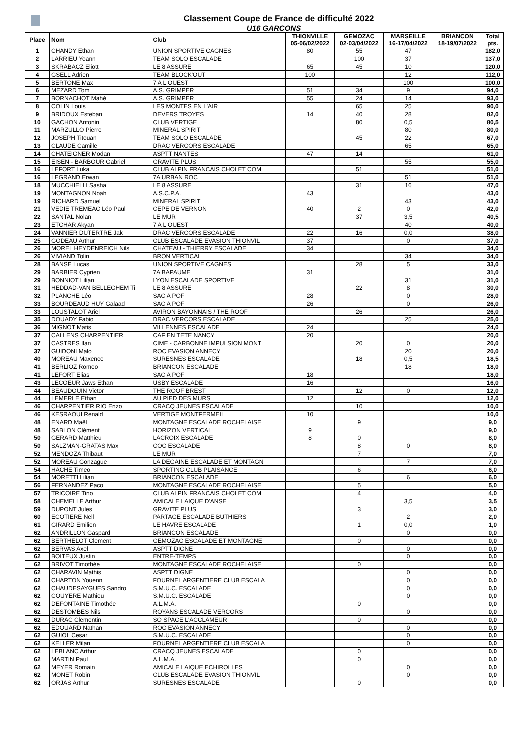Classement Coupe de France de difficulté 2022
U16 GARCONS
| Place | Nom | Club | THIONVILLE 05-06/02/2022 | GEMOZAC 02-03/04/2022 | MARSEILLE 16-17/04/2022 | BRIANCON 18-19/07/2022 | Total pts. |
| --- | --- | --- | --- | --- | --- | --- | --- |
| 1 | CHANDY Ethan | UNION SPORTIVE CAGNES | 80 | 55 | 47 | | 182,0 |
| 2 | LARRIEU Yoann | TEAM SOLO ESCALADE | | 100 | 37 | | 137,0 |
| 3 | SKRABACZ Eliott | LE 8 ASSURE | 65 | 45 | 10 | | 120,0 |
| 4 | GSELL Adrien | TEAM BLOCK'OUT | 100 | | 12 | | 112,0 |
| 5 | BERTONE Max | 7 A L OUEST | | | 100 | | 100,0 |
| 6 | MEZARD Tom | A.S. GRIMPER | 51 | 34 | 9 | | 94,0 |
| 7 | BORNACHOT Mahé | A.S. GRIMPER | 55 | 24 | 14 | | 93,0 |
| 8 | COLIN Louis | LES MONTES EN L'AIR | | 65 | 25 | | 90,0 |
| 9 | BRIDOUX Esteban | DEVERS TROYES | 14 | 40 | 28 | | 82,0 |
| 10 | GACHON Antonin | CLUB VERTIGE | | 80 | 0,5 | | 80,5 |
| 11 | MARZULLO Pierre | MINERAL SPIRIT | | | 80 | | 80,0 |
| 12 | JOSEPH Titouan | TEAM SOLO ESCALADE | | 45 | 22 | | 67,0 |
| 13 | CLAUDE Camille | DRAC VERCORS ESCALADE | | | 65 | | 65,0 |
| 14 | CHATEIGNER Modan | ASPTT NANTES | 47 | 14 | | | 61,0 |
| 15 | EISEN - BARBOUR Gabriel | GRAVITE PLUS | | | 55 | | 55,0 |
| 16 | LEFORT Luka | CLUB ALPIN FRANCAIS CHOLET COM | | 51 | | | 51,0 |
| 16 | LEGRAND Erwan | 7A URBAN ROC | | | 51 | | 51,0 |
| 18 | MUCCHIELLI Sasha | LE 8 ASSURE | | 31 | 16 | | 47,0 |
| 19 | MONTAGNON Noah | A.S.C.P.A. | 43 | | | | 43,0 |
| 19 | RICHARD Samuel | MINERAL SPIRIT | | | 43 | | 43,0 |
| 21 | VEDIE TREMEAC Léo Paul | CEPE DE VERNON | 40 | 2 | 0 | | 42,0 |
| 22 | SANTAL Nolan | LE MUR | | 37 | 3,5 | | 40,5 |
| 23 | ETCHAR Akyan | 7 A L OUEST | | | 40 | | 40,0 |
| 24 | VANNIER DUTERTRE Jak | DRAC VERCORS ESCALADE | 22 | 16 | 0,0 | | 38,0 |
| 25 | GODEAU Arthur | CLUB ESCALADE EVASION THIONVIL | 37 | | 0 | | 37,0 |
| 26 | MOREL HEYDENREICH Nils | CHATEAU - THIERRY ESCALADE | 34 | | | | 34,0 |
| 26 | VIVIAND Tolin | BRON VERTICAL | | | 34 | | 34,0 |
| 28 | BANSE Lucas | UNION SPORTIVE CAGNES | | 28 | 5 | | 33,0 |
| 29 | BARBIER Cyprien | 7A BAPAUME | 31 | | | | 31,0 |
| 29 | BONNIOT Lilian | LYON ESCALADE SPORTIVE | | | 31 | | 31,0 |
| 31 | HEDDAD-VAN BELLEGHEM Ti | LE 8 ASSURE | | 22 | 8 | | 30,0 |
| 32 | PLANCHE Léo | SAC A POF | 28 | | 0 | | 28,0 |
| 33 | BOURDEAUD HUY Galaad | SAC A POF | 26 | | 0 | | 26,0 |
| 33 | LOUSTALOT Ariel | AVIRON BAYONNAIS / THE ROOF | | 26 | | | 26,0 |
| 35 | DOUADY Fabio | DRAC VERCORS ESCALADE | | | 25 | | 25,0 |
| 36 | MIGNOT Matis | VILLENNES ESCALADE | 24 | | | | 24,0 |
| 37 | CALLENS CHARPENTIER | CAF EN TETE NANCY | 20 | | | | 20,0 |
| 37 | CASTRES Ilan | CIME - CARBONNE IMPULSION MONT | | 20 | 0 | | 20,0 |
| 37 | GUIDONI Malo | ROC EVASION ANNECY | | | 20 | | 20,0 |
| 40 | MOREAU Maxence | SURESNES ESCALADE | | 18 | 0,5 | | 18,5 |
| 41 | BERLIOZ Romeo | BRIANCON ESCALADE | | | 18 | | 18,0 |
| 41 | LEFORT Elias | SAC A POF | 18 | | | | 18,0 |
| 43 | LECOEUR Jaws Ethan | USBY ESCALADE | 16 | | | | 16,0 |
| 44 | BEAUDOUIN Victor | THE ROOF BREST | | 12 | 0 | | 12,0 |
| 44 | LEMERLE Ethan | AU PIED DES MURS | 12 | | | | 12,0 |
| 46 | CHARPENTIER RIO Enzo | CRACQ JEUNES ESCALADE | | 10 | | | 10,0 |
| 46 | KESRAOUI Renald | VERTIGE MONTFERMEIL | 10 | | | | 10,0 |
| 48 | ENARD Maël | MONTAGNE ESCALADE ROCHELAISE | | 9 | | | 9,0 |
| 48 | SABLON Clément | HORIZON VERTICAL | 9 | | | | 9,0 |
| 50 | GERARD Matthieu | LACROIX ESCALADE | 8 | 0 | | | 8,0 |
| 50 | SALZMAN-GRATAS Max | COC ESCALADE | | 8 | 0 | | 8,0 |
| 52 | MENDOZA Thibaut | LE MUR | | 7 | | | 7,0 |
| 52 | MOREAU Gonzague | LA DEGAINE ESCALADE ET MONTAGN | | | 7 | | 7,0 |
| 54 | HACHE Timeo | SPORTING CLUB PLAISANCE | | 6 | | | 6,0 |
| 54 | MORETTI Lilian | BRIANCON ESCALADE | | | 6 | | 6,0 |
| 56 | FERNANDEZ Paco | MONTAGNE ESCALADE ROCHELAISE | | 5 | | | 5,0 |
| 57 | TRICOIRE Tino | CLUB ALPIN FRANCAIS CHOLET COM | | 4 | | | 4,0 |
| 58 | CHEMELLE Arthur | AMICALE LAIQUE D'ANSE | | | 3,5 | | 3,5 |
| 59 | DUPONT Jules | GRAVITE PLUS | | 3 | | | 3,0 |
| 60 | ECOTIERE Nell | PARTAGE ESCALADE BUTHIERS | | | 2 | | 2,0 |
| 61 | GIRARD Emilien | LE HAVRE ESCALADE | | 1 | 0,0 | | 1,0 |
| 62 | ANDRILLON Gaspard | BRIANCON ESCALADE | | | 0 | | 0,0 |
| 62 | BERTHELOT Clement | GEMOZAC ESCALADE ET MONTAGNE | | 0 | | | 0,0 |
| 62 | BERVAS Axel | ASPTT DIGNE | | | 0 | | 0,0 |
| 62 | BOITEUX Justin | ENTRE-TEMPS | | | 0 | | 0,0 |
| 62 | BRIVOT Timothée | MONTAGNE ESCALADE ROCHELAISE | | 0 | | | 0,0 |
| 62 | CHARAVIN Mathis | ASPTT DIGNE | | | 0 | | 0,0 |
| 62 | CHARTON Youenn | FOURNEL ARGENTIERE CLUB ESCALA | | | 0 | | 0,0 |
| 62 | CHAUDESAYGUES Sandro | S.M.U.C. ESCALADE | | | 0 | | 0,0 |
| 62 | COUYERE Mathieu | S.M.U.C. ESCALADE | | | 0 | | 0,0 |
| 62 | DEFONTAINE Timothée | A.L.M.A. | | 0 | | | 0,0 |
| 62 | DESTOMBES Nils | ROYANS ESCALADE VERCORS | | | 0 | | 0,0 |
| 62 | DURAC Clementin | SO SPACE L'ACCLAMEUR | | 0 | | | 0,0 |
| 62 | EDOUARD Nathan | ROC EVASION ANNECY | | | 0 | | 0,0 |
| 62 | GUIOL Cesar | S.M.U.C. ESCALADE | | | 0 | | 0,0 |
| 62 | KELLER Milan | FOURNEL ARGENTIERE CLUB ESCALA | | | 0 | | 0,0 |
| 62 | LEBLANC Arthur | CRACQ JEUNES ESCALADE | | 0 | | | 0,0 |
| 62 | MARTIN Paul | A.L.M.A. | | 0 | | | 0,0 |
| 62 | MEYER Romain | AMICALE LAIQUE ECHIROLLES | | | 0 | | 0,0 |
| 62 | MONET Robin | CLUB ESCALADE EVASION THIONVIL | | | 0 | | 0,0 |
| 62 | ORJAS Arthur | SURESNES ESCALADE | | 0 | | | 0,0 |